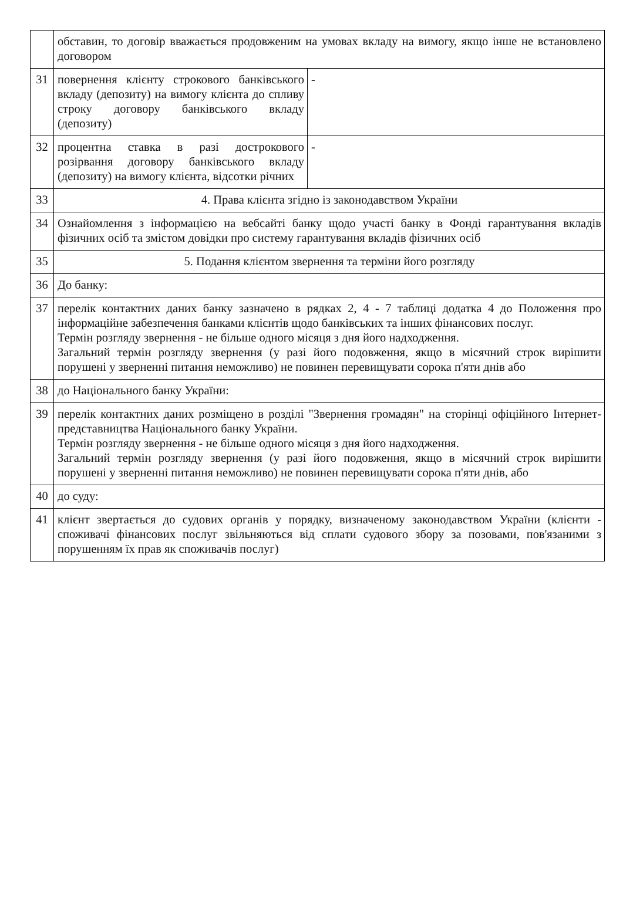| | обставин, то договір вважається продовженим на умовах вкладу на вимогу, якщо інше не встановлено договором | |
| 31 | повернення клієнту строкового банківського вкладу (депозиту) на вимогу клієнта до спливу строку договору банківського вкладу (депозиту) | - |
| 32 | процентна ставка в разі дострокового розірвання договору банківського вкладу (депозиту) на вимогу клієнта, відсотки річних | - |
| 33 | 4. Права клієнта згідно із законодавством України | |
| 34 | Ознайомлення з інформацією на вебсайті банку щодо участі банку в Фонді гарантування вкладів фізичних осіб та змістом довідки про систему гарантування вкладів фізичних осіб | |
| 35 | 5. Подання клієнтом звернення та терміни його розгляду | |
| 36 | До банку: | |
| 37 | перелік контактних даних банку зазначено в рядках 2, 4 - 7 таблиці додатка 4 до Положення про інформаційне забезпечення банками клієнтів щодо банківських та інших фінансових послуг. Термін розгляду звернення - не більше одного місяця з дня його надходження. Загальний термін розгляду звернення (у разі його подовження, якщо в місячний строк вирішити порушені у зверненні питання неможливо) не повинен перевищувати сорока п'яти днів або | |
| 38 | до Національного банку України: | |
| 39 | перелік контактних даних розміщено в розділі "Звернення громадян" на сторінці офіційного Інтернет-представництва Національного банку України. Термін розгляду звернення - не більше одного місяця з дня його надходження. Загальний термін розгляду звернення (у разі його подовження, якщо в місячний строк вирішити порушені у зверненні питання неможливо) не повинен перевищувати сорока п'яти днів, або | |
| 40 | до суду: | |
| 41 | клієнт звертається до судових органів у порядку, визначеному законодавством України (клієнти - споживачі фінансових послуг звільняються від сплати судового збору за позовами, пов'язаними з порушенням їх прав як споживачів послуг) | |